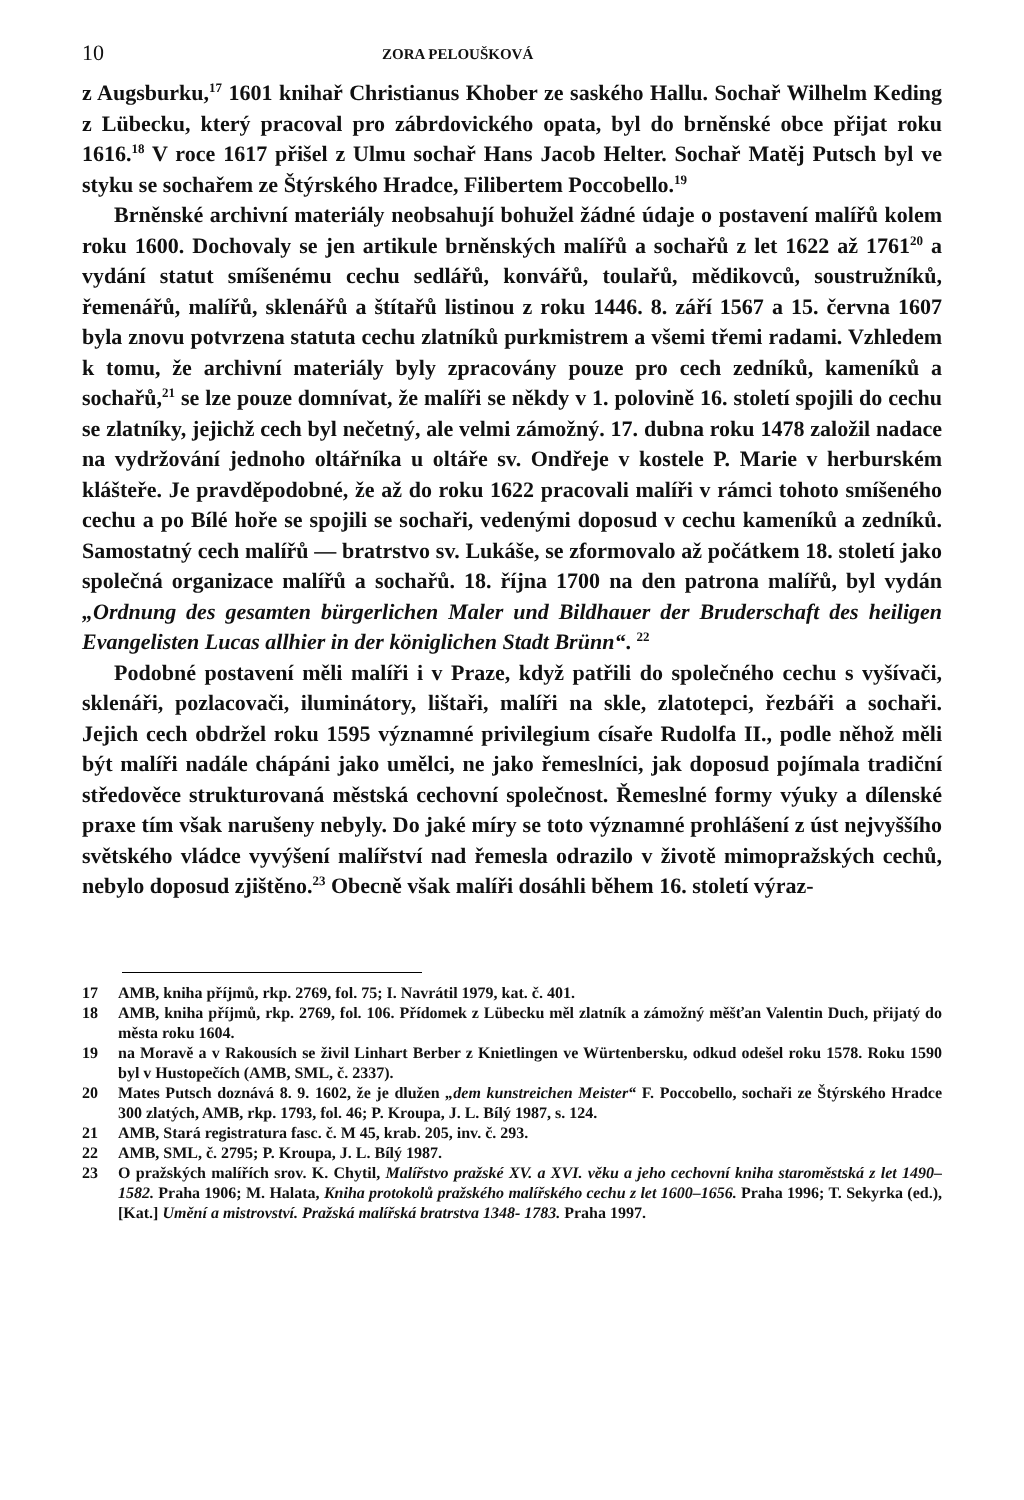10 ZORA PELOUŠKOVÁ
z Augsburku,<sup>17</sup> 1601 knihař Christianus Khober ze saského Hallu. Sochař Wilhelm Keding z Lübecku, který pracoval pro zábrdovického opata, byl do brněnské obce přijat roku 1616.<sup>18</sup> V roce 1617 přišel z Ulmu sochař Hans Jacob Helter. Sochař Matěj Putsch byl ve styku se sochařem ze Štýrského Hradce, Filibertem Poccobello.<sup>19</sup>
Brněnské archivní materiály neobsahují bohužel žádné údaje o postavení malířů kolem roku 1600. Dochovaly se jen artikule brněnských malířů a sochařů z let 1622 až 1761<sup>20</sup> a vydání statut smíšenému cechu sedlářů, konvářů, toulařů, mědikovců, soustružníků, řemenářů, malířů, sklenářů a štítařů listinou z roku 1446. 8. září 1567 a 15. června 1607 byla znovu potvrzena statuta cechu zlatníků purkmistrem a všemi třemi radami. Vzhledem k tomu, že archivní materiály byly zpracovány pouze pro cech zedníků, kameníků a sochařů,<sup>21</sup> se lze pouze domnívat, že malíři se někdy v 1. polovině 16. století spojili do cechu se zlatníky, jejichž cech byl nečetný, ale velmi zámožný. 17. dubna roku 1478 založil nadace na vydržování jednoho oltářníka u oltáře sv. Ondřeje v kostele P. Marie v herburském klášteře. Je pravděpodobné, že až do roku 1622 pracovali malíři v rámci tohoto smíšeného cechu a po Bílé hoře se spojili se sochaři, vedenými doposud v cechu kameníků a zedníků. Samostatný cech malířů — bratrstvo sv. Lukáše, se zformovalo až počátkem 18. století jako společná organizace malířů a sochařů. 18. října 1700 na den patrona malířů, byl vydán „Ordnung des gesamten bürgerlichen Maler und Bildhauer der Bruderschaft des heiligen Evangelisten Lucas allhier in der königlichen Stadt Brünn“. <sup>22</sup>
Podobné postavení měli malíři i v Praze, když patřili do společného cechu s vyšívači, sklenáři, pozlacovači, iluminátory, lištaři, malíři na skle, zlatotepci, řezbáři a sochaři. Jejich cech obdržel roku 1595 významné privilegium císaře Rudolfa II., podle něhož měli být malíři nadále chápáni jako umělci, ne jako řemeslníci, jak doposud pojímala tradiční středověce strukturovaná městská cechovní společnost. Řemeslné formy výuky a dílenské praxe tím však narušeny nebyly. Do jaké míry se toto významné prohlášení z úst nejvyššího světského vládce vyvýšení malířství nad řemesla odrazilo v životě mimopražských cechů, nebylo doposud zjištěno.<sup>23</sup> Obecně však malíři dosáhli během 16. století výraz-
17 AMB, kniha příjmů, rkp. 2769, fol. 75; I. Navrátil 1979, kat. č. 401.
18 AMB, kniha příjmů, rkp. 2769, fol. 106. Přídomek z Lübecku měl zlatník a zámožný měšťan Valentin Duch, přijatý do města roku 1604.
19 na Moravě a v Rakousích se živil Linhart Berber z Knietlingen ve Würtenbersku, odkud odešel roku 1578. Roku 1590 byl v Hustopečích (AMB, SML, č. 2337).
20 Mates Putsch doznává 8. 9. 1602, že je dlužen „dem kunstreichen Meister“ F. Poccobello, sochaři ze Štýrského Hradce 300 zlatých, AMB, rkp. 1793, fol. 46; P. Kroupa, J. L. Bílý 1987, s. 124.
21 AMB, Stará registratura fasc. č. M 45, krab. 205, inv. č. 293.
22 AMB, SML, č. 2795; P. Kroupa, J. L. Bílý 1987.
23 O pražských malířích srov. K. Chytil, Malířstvo pražské XV. a XVI. věku a jeho cechovní kniha staroměstská z let 1490–1582. Praha 1906; M. Halata, Kniha protokolů pražského malířského cechu z let 1600–1656. Praha 1996; T. Sekyrka (ed.), [Kat.] Umění a mistrovství. Pražská malířská bratrstva 1348- 1783. Praha 1997.